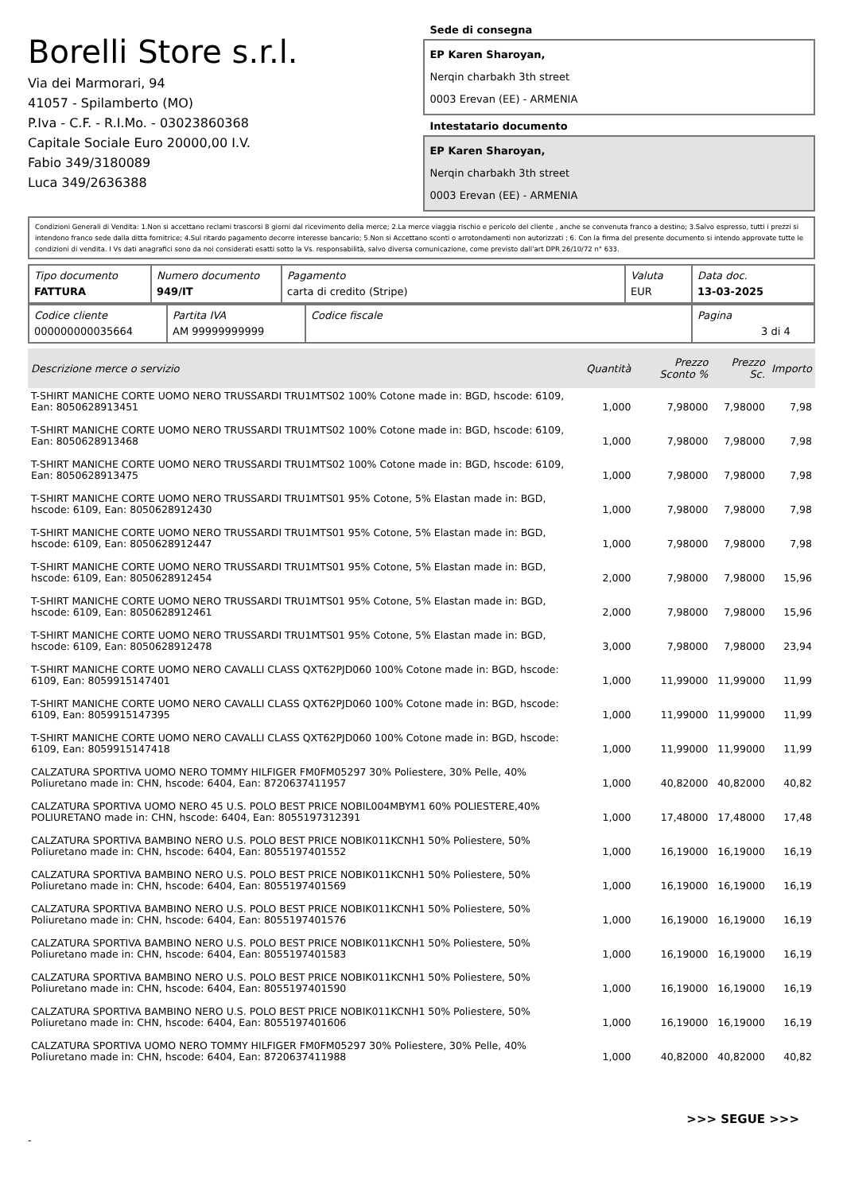Borelli Store s.r.l.
Via dei Marmorari, 94
41057 - Spilamberto (MO)
P.Iva - C.F. - R.I.Mo. - 03023860368
Capitale Sociale Euro 20000,00 I.V.
Fabio 349/3180089
Luca 349/2636388
Sede di consegna
EP Karen Sharoyan,
Nerqin charbakh 3th street
0003 Erevan (EE) - ARMENIA
Intestatario documento
EP Karen Sharoyan,
Nerqin charbakh 3th street
0003 Erevan (EE) - ARMENIA
Condizioni Generali di Vendita: 1.Non si accettano reclami trascorsi 8 giorni dal ricevimento della merce; 2.La merce viaggia rischio e pericolo del cliente , anche se convenuta franco a destino; 3.Salvo espresso, tutti i prezzi si intendono franco sede dalla ditta fornitrice; 4.Sul ritardo pagamento decorre interesse bancario; 5.Non si Accettano sconti o arrotondamenti non autorizzati ; 6. Con la firma del presente documento si intendo approvate tutte le condizioni di vendita. I Vs dati anagrafici sono da noi considerati esatti sotto la Vs. responsabilità, salvo diversa comunicazione, come previsto dall'art DPR 26/10/72 n° 633.
| Tipo documento FATTURA | Numero documento 949/IT | Pagamento carta di credito (Stripe) | Valuta EUR | Data doc. 13-03-2025 |
| Codice cliente 000000000035664 | Partita IVA AM 99999999999 | Codice fiscale | Pagina 3 di 4 |
| Descrizione merce o servizio | Quantità | Prezzo Sconto % | Prezzo Sc. | Importo |
| --- | --- | --- | --- | --- |
| T-SHIRT MANICHE CORTE UOMO NERO TRUSSARDI TRU1MTS02 100% Cotone made in: BGD, hscode: 6109, Ean: 8050628913451 | 1,000 | 7,98000 | 7,98000 | 7,98 |
| T-SHIRT MANICHE CORTE UOMO NERO TRUSSARDI TRU1MTS02 100% Cotone made in: BGD, hscode: 6109, Ean: 8050628913468 | 1,000 | 7,98000 | 7,98000 | 7,98 |
| T-SHIRT MANICHE CORTE UOMO NERO TRUSSARDI TRU1MTS02 100% Cotone made in: BGD, hscode: 6109, Ean: 8050628913475 | 1,000 | 7,98000 | 7,98000 | 7,98 |
| T-SHIRT MANICHE CORTE UOMO NERO TRUSSARDI TRU1MTS01 95% Cotone, 5% Elastan made in: BGD, hscode: 6109, Ean: 8050628912430 | 1,000 | 7,98000 | 7,98000 | 7,98 |
| T-SHIRT MANICHE CORTE UOMO NERO TRUSSARDI TRU1MTS01 95% Cotone, 5% Elastan made in: BGD, hscode: 6109, Ean: 8050628912447 | 1,000 | 7,98000 | 7,98000 | 7,98 |
| T-SHIRT MANICHE CORTE UOMO NERO TRUSSARDI TRU1MTS01 95% Cotone, 5% Elastan made in: BGD, hscode: 6109, Ean: 8050628912454 | 2,000 | 7,98000 | 7,98000 | 15,96 |
| T-SHIRT MANICHE CORTE UOMO NERO TRUSSARDI TRU1MTS01 95% Cotone, 5% Elastan made in: BGD, hscode: 6109, Ean: 8050628912461 | 2,000 | 7,98000 | 7,98000 | 15,96 |
| T-SHIRT MANICHE CORTE UOMO NERO TRUSSARDI TRU1MTS01 95% Cotone, 5% Elastan made in: BGD, hscode: 6109, Ean: 8050628912478 | 3,000 | 7,98000 | 7,98000 | 23,94 |
| T-SHIRT MANICHE CORTE UOMO NERO CAVALLI CLASS QXT62PJD060 100% Cotone made in: BGD, hscode: 6109, Ean: 8059915147401 | 1,000 | 11,99000 | 11,99000 | 11,99 |
| T-SHIRT MANICHE CORTE UOMO NERO CAVALLI CLASS QXT62PJD060 100% Cotone made in: BGD, hscode: 6109, Ean: 8059915147395 | 1,000 | 11,99000 | 11,99000 | 11,99 |
| T-SHIRT MANICHE CORTE UOMO NERO CAVALLI CLASS QXT62PJD060 100% Cotone made in: BGD, hscode: 6109, Ean: 8059915147418 | 1,000 | 11,99000 | 11,99000 | 11,99 |
| CALZATURA SPORTIVA UOMO NERO TOMMY HILFIGER FM0FM05297 30% Poliestere, 30% Pelle, 40% Poliuretano made in: CHN, hscode: 6404, Ean: 8720637411957 | 1,000 | 40,82000 | 40,82000 | 40,82 |
| CALZATURA SPORTIVA UOMO NERO 45 U.S. POLO BEST PRICE NOBIL004MBYM1 60% POLIESTERE,40% POLIURETANO made in: CHN, hscode: 6404, Ean: 8055197312391 | 1,000 | 17,48000 | 17,48000 | 17,48 |
| CALZATURA SPORTIVA BAMBINO NERO U.S. POLO BEST PRICE NOBIK011KCNH1 50% Poliestere, 50% Poliuretano made in: CHN, hscode: 6404, Ean: 8055197401552 | 1,000 | 16,19000 | 16,19000 | 16,19 |
| CALZATURA SPORTIVA BAMBINO NERO U.S. POLO BEST PRICE NOBIK011KCNH1 50% Poliestere, 50% Poliuretano made in: CHN, hscode: 6404, Ean: 8055197401569 | 1,000 | 16,19000 | 16,19000 | 16,19 |
| CALZATURA SPORTIVA BAMBINO NERO U.S. POLO BEST PRICE NOBIK011KCNH1 50% Poliestere, 50% Poliuretano made in: CHN, hscode: 6404, Ean: 8055197401576 | 1,000 | 16,19000 | 16,19000 | 16,19 |
| CALZATURA SPORTIVA BAMBINO NERO U.S. POLO BEST PRICE NOBIK011KCNH1 50% Poliestere, 50% Poliuretano made in: CHN, hscode: 6404, Ean: 8055197401583 | 1,000 | 16,19000 | 16,19000 | 16,19 |
| CALZATURA SPORTIVA BAMBINO NERO U.S. POLO BEST PRICE NOBIK011KCNH1 50% Poliestere, 50% Poliuretano made in: CHN, hscode: 6404, Ean: 8055197401590 | 1,000 | 16,19000 | 16,19000 | 16,19 |
| CALZATURA SPORTIVA BAMBINO NERO U.S. POLO BEST PRICE NOBIK011KCNH1 50% Poliestere, 50% Poliuretano made in: CHN, hscode: 6404, Ean: 8055197401606 | 1,000 | 16,19000 | 16,19000 | 16,19 |
| CALZATURA SPORTIVA UOMO NERO TOMMY HILFIGER FM0FM05297 30% Poliestere, 30% Pelle, 40% Poliuretano made in: CHN, hscode: 6404, Ean: 8720637411988 | 1,000 | 40,82000 | 40,82000 | 40,82 |
>>> SEGUE >>>
-